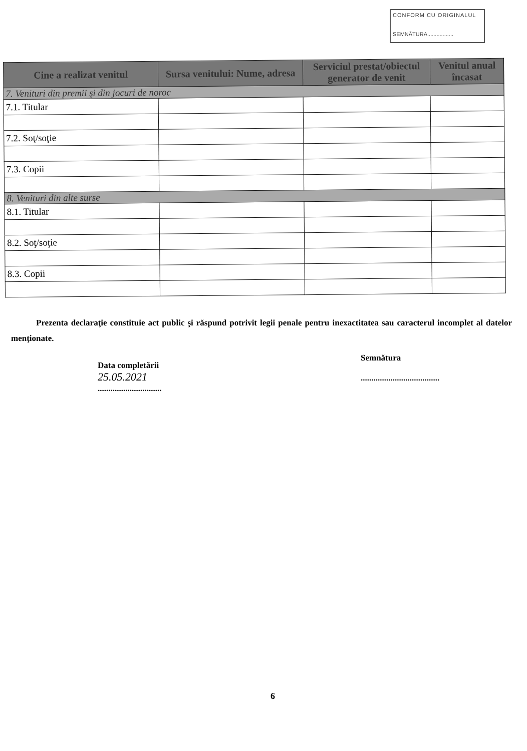CONFORM CU ORIGINALUL
SEMNĂTURA.................
| Cine a realizat venitul | Sursa venitului: Nume, adresa | Serviciul prestat/obiectul generator de venit | Venitul anual încasat |
| --- | --- | --- | --- |
| 7. Venituri din premii şi din jocuri de noroc | | | |
| 7.1. Titular | | | |
| 7.2. Soţ/soţie | | | |
| 7.3. Copii | | | |
| 8. Venituri din alte surse | | | |
| 8.1. Titular | | | |
| 8.2. Soţ/soţie | | | |
| 8.3. Copii | | | |
Prezenta declaraţie constituie act public şi răspund potrivit legii penale pentru inexactitatea sau caracterul incomplet al datelor menţionate.
Data completării
25.05.2021
..............................
Semnătura
.....................................
6